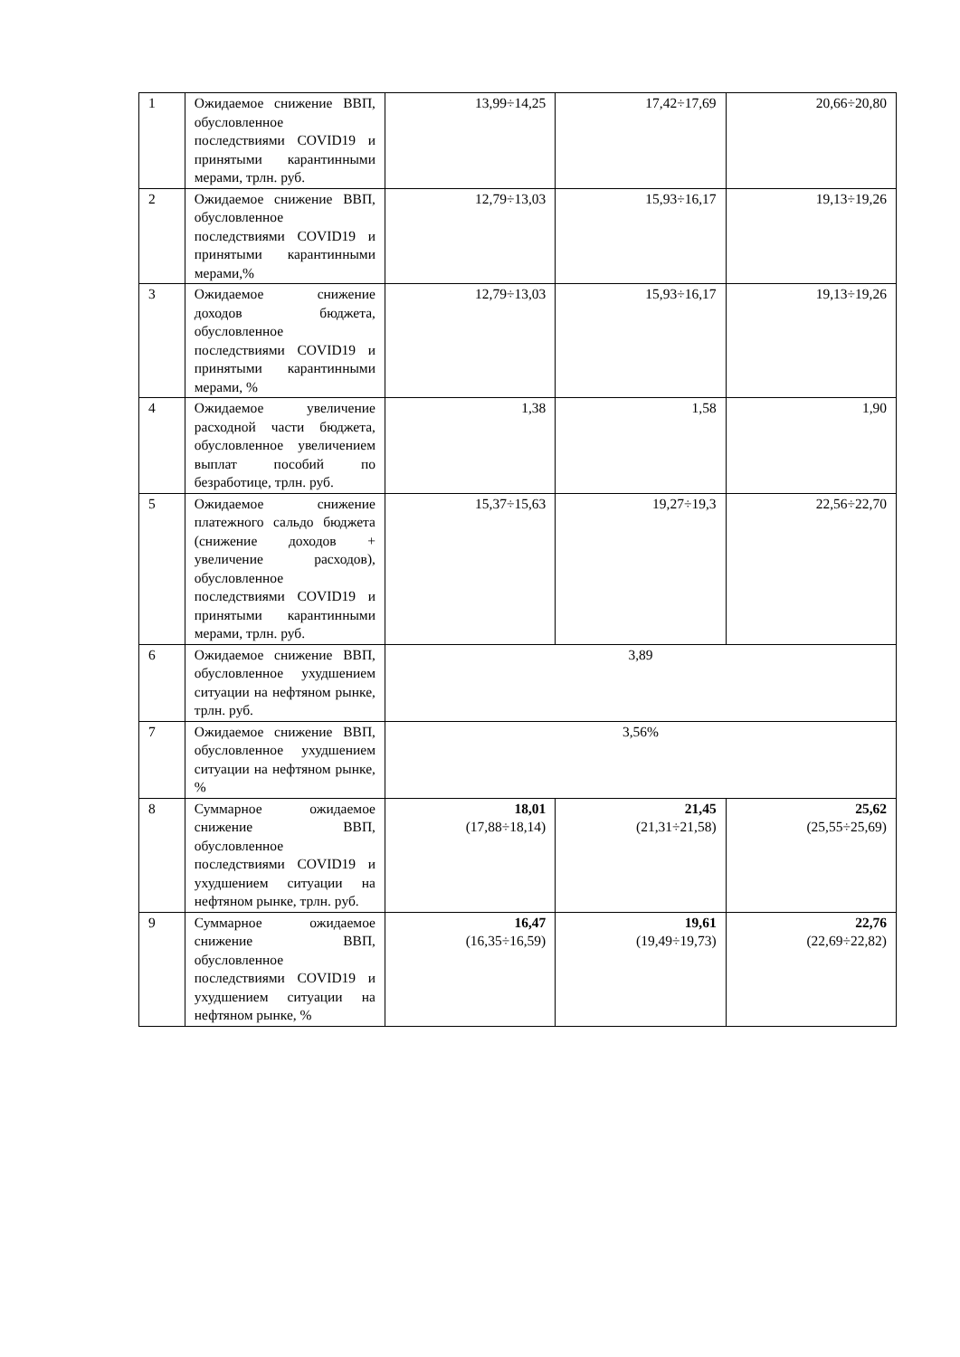| 1 | Ожидаемое снижение ВВП, обусловленное последствиями COVID19 и принятыми карантинными мерами, трлн. руб. | 13,99÷14,25 | 17,42÷17,69 | 20,66÷20,80 |
| 2 | Ожидаемое снижение ВВП, обусловленное последствиями COVID19 и принятыми карантинными мерами,% | 12,79÷13,03 | 15,93÷16,17 | 19,13÷19,26 |
| 3 | Ожидаемое снижение доходов бюджета, обусловленное последствиями COVID19 и принятыми карантинными мерами, % | 12,79÷13,03 | 15,93÷16,17 | 19,13÷19,26 |
| 4 | Ожидаемое увеличение расходной части бюджета, обусловленное увеличением выплат пособий по безработице, трлн. руб. | 1,38 | 1,58 | 1,90 |
| 5 | Ожидаемое снижение платежного сальдо бюджета (снижение доходов + увеличение расходов), обусловленное последствиями COVID19 и принятыми карантинными мерами, трлн. руб. | 15,37÷15,63 | 19,27÷19,3 | 22,56÷22,70 |
| 6 | Ожидаемое снижение ВВП, обусловленное ухудшением ситуации на нефтяном рынке, трлн. руб. | 3,89 | | |
| 7 | Ожидаемое снижение ВВП, обусловленное ухудшением ситуации на нефтяном рынке, % | 3,56% | | |
| 8 | Суммарное ожидаемое снижение ВВП, обусловленное последствиями COVID19 и ухудшением ситуации на нефтяном рынке, трлн. руб. | 18,01 (17,88÷18,14) | 21,45 (21,31÷21,58) | 25,62 (25,55÷25,69) |
| 9 | Суммарное ожидаемое снижение ВВП, обусловленное последствиями COVID19 и ухудшением ситуации на нефтяном рынке, % | 16,47 (16,35÷16,59) | 19,61 (19,49÷19,73) | 22,76 (22,69÷22,82) |